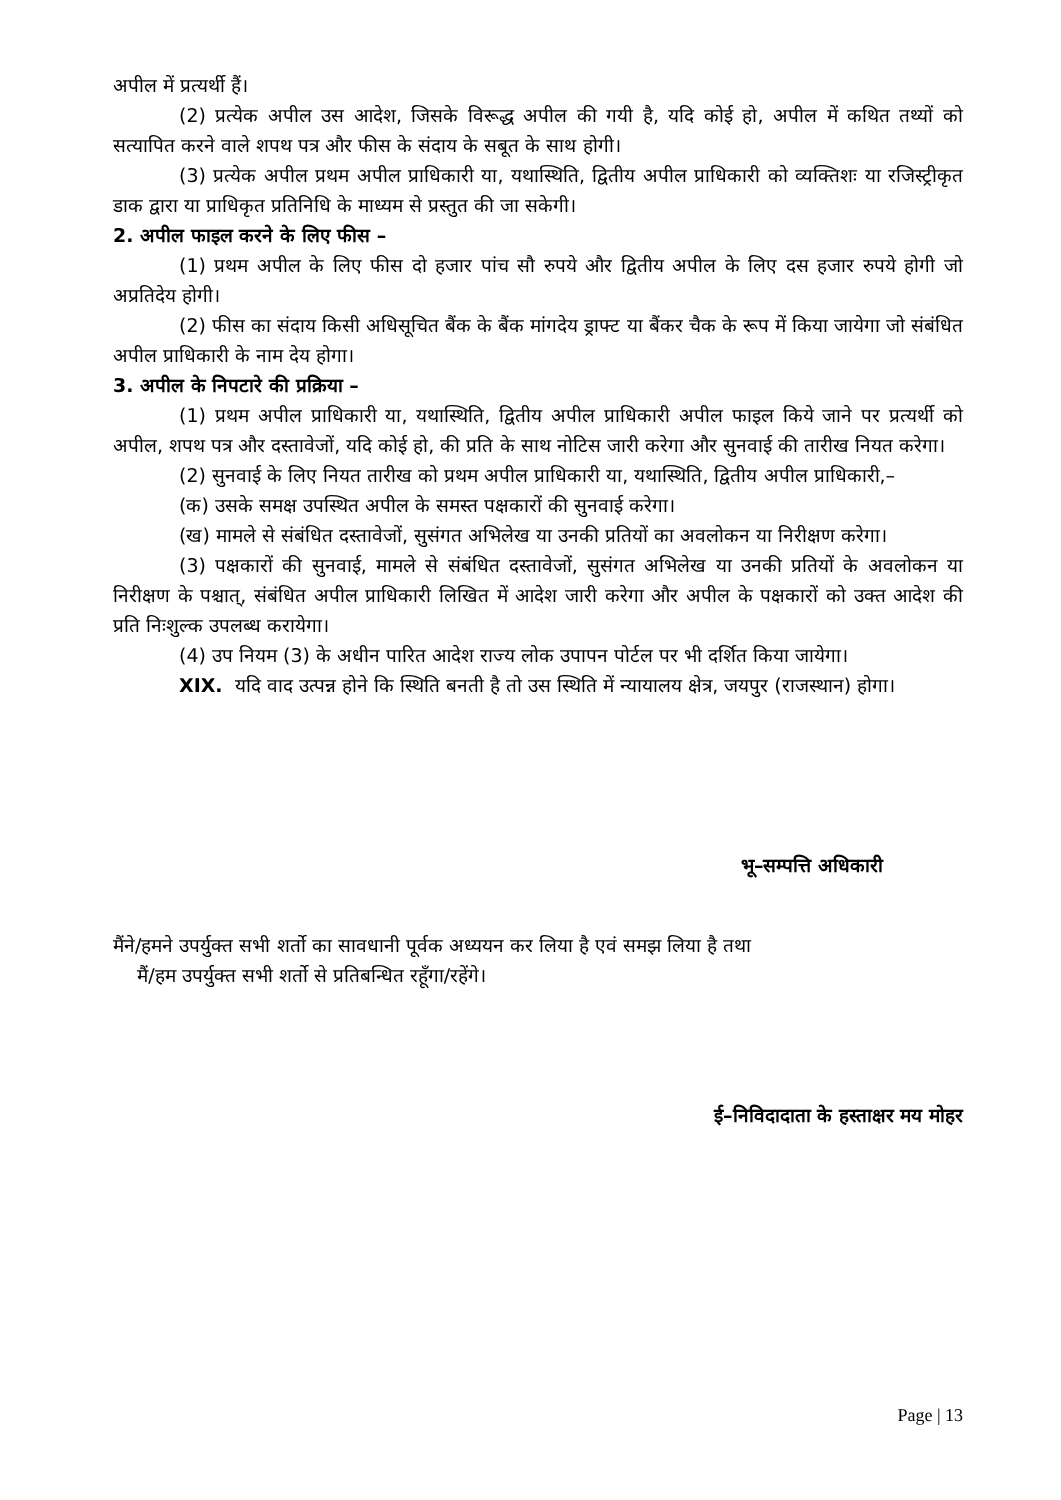अपील में प्रत्यर्थी हैं।
(2) प्रत्येक अपील उस आदेश, जिसके विरूद्ध अपील की गयी है, यदि कोई हो, अपील में कथित तथ्यों को सत्यापित करने वाले शपथ पत्र और फीस के संदाय के सबूत के साथ होगी।
(3) प्रत्येक अपील प्रथम अपील प्राधिकारी या, यथास्थिति, द्वितीय अपील प्राधिकारी को व्यक्तिशः या रजिस्ट्रीकृत डाक द्वारा या प्राधिकृत प्रतिनिधि के माध्यम से प्रस्तुत की जा सकेगी।
2. अपील फाइल करने के लिए फीस –
(1) प्रथम अपील के लिए फीस दो हजार पांच सौ रुपये और द्वितीय अपील के लिए दस हजार रुपये होगी जो अप्रतिदेय होगी।
(2) फीस का संदाय किसी अधिसूचित बैंक के बैंक मांगदेय ड्राफ्ट या बैंकर चैक के रूप में किया जायेगा जो संबंधित अपील प्राधिकारी के नाम देय होगा।
3. अपील के निपटारे की प्रक्रिया –
(1) प्रथम अपील प्राधिकारी या, यथास्थिति, द्वितीय अपील प्राधिकारी अपील फाइल किये जाने पर प्रत्यर्थी को अपील, शपथ पत्र और दस्तावेजों, यदि कोई हो, की प्रति के साथ नोटिस जारी करेगा और सुनवाई की तारीख नियत करेगा।
(2) सुनवाई के लिए नियत तारीख को प्रथम अपील प्राधिकारी या, यथास्थिति, द्वितीय अपील प्राधिकारी,–
(क) उसके समक्ष उपस्थित अपील के समस्त पक्षकारों की सुनवाई करेगा।
(ख) मामले से संबंधित दस्तावेजों, सुसंगत अभिलेख या उनकी प्रतियों का अवलोकन या निरीक्षण करेगा।
(3) पक्षकारों की सुनवाई, मामले से संबंधित दस्तावेजों, सुसंगत अभिलेख या उनकी प्रतियों के अवलोकन या निरीक्षण के पश्चात्, संबंधित अपील प्राधिकारी लिखित में आदेश जारी करेगा और अपील के पक्षकारों को उक्त आदेश की प्रति निःशुल्क उपलब्ध करायेगा।
(4) उप नियम (3) के अधीन पारित आदेश राज्य लोक उपापन पोर्टल पर भी दर्शित किया जायेगा।
XIX. यदि वाद उत्पन्न होने कि स्थिति बनती है तो उस स्थिति में न्यायालय क्षेत्र, जयपुर (राजस्थान) होगा।
भू–सम्पत्ति अधिकारी
मैंने/हमने उपर्युक्त सभी शर्तो का सावधानी पूर्वक अध्ययन कर लिया है एवं समझ लिया है तथा
मैं/हम उपर्युक्त सभी शर्तो से प्रतिबन्धित रहूँगा/रहेंगे।
ई–निविदादाता के हस्ताक्षर मय मोहर
Page | 13